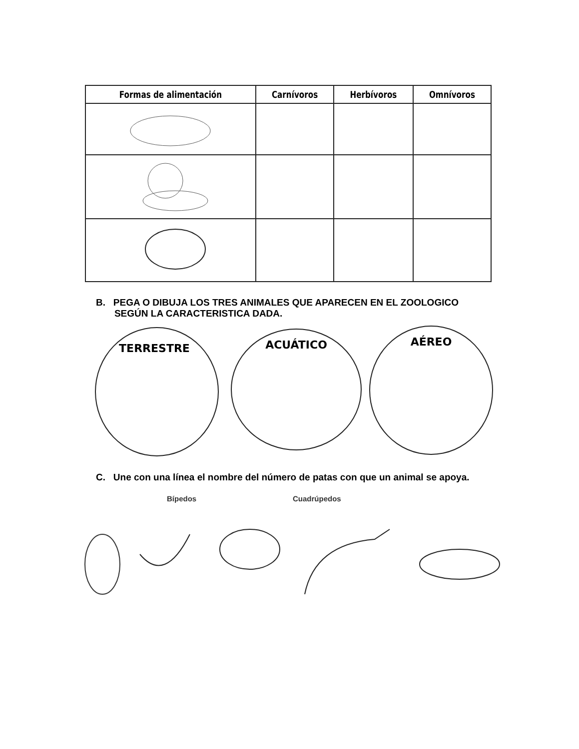| Formas de alimentación | Carnívoros | Herbívoros | Omnívoros |
| --- | --- | --- | --- |
B. PEGA O DIBUJA LOS TRES ANIMALES QUE APARECEN EN EL ZOOLOGICO
SEGÚN LA CARACTERISTICA DADA.
TERRESTRE ACUÁTICO AÉREO
C. Une con una línea el nombre del número de patas con que un animal se apoya.
Bípedos Cuadrúpedos